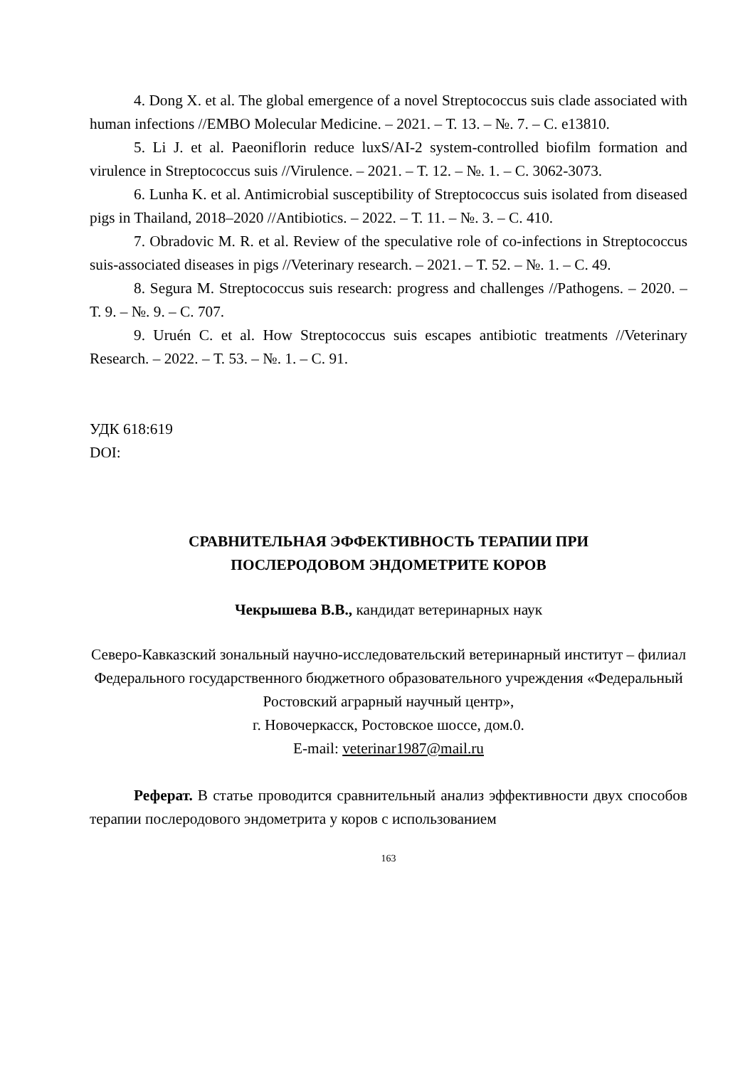4. Dong X. et al. The global emergence of a novel Streptococcus suis clade associated with human infections //EMBO Molecular Medicine. – 2021. – Т. 13. – №. 7. – С. e13810.
5. Li J. et al. Paeoniflorin reduce luxS/AI-2 system-controlled biofilm formation and virulence in Streptococcus suis //Virulence. – 2021. – Т. 12. – №. 1. – С. 3062-3073.
6. Lunha K. et al. Antimicrobial susceptibility of Streptococcus suis isolated from diseased pigs in Thailand, 2018–2020 //Antibiotics. – 2022. – Т. 11. – №. 3. – С. 410.
7. Obradovic M. R. et al. Review of the speculative role of co-infections in Streptococcus suis-associated diseases in pigs //Veterinary research. – 2021. – Т. 52. – №. 1. – С. 49.
8. Segura M. Streptococcus suis research: progress and challenges //Pathogens. – 2020. – Т. 9. – №. 9. – С. 707.
9. Uruén C. et al. How Streptococcus suis escapes antibiotic treatments //Veterinary Research. – 2022. – Т. 53. – №. 1. – С. 91.
УДК 618:619
DOI:
СРАВНИТЕЛЬНАЯ ЭФФЕКТИВНОСТЬ ТЕРАПИИ ПРИ
ПОСЛЕРОДОВОМ ЭНДОМЕТРИТЕ КОРОВ
Чекрышева В.В., кандидат ветеринарных наук
Северо-Кавказский зональный научно-исследовательский ветеринарный институт – филиал Федерального государственного бюджетного образовательного учреждения «Федеральный Ростовский аграрный научный центр»,
г. Новочеркасск, Ростовское шоссе, дом.0.
E-mail: veterinar1987@mail.ru
Реферат. В статье проводится сравнительный анализ эффективности двух способов терапии послеродового эндометрита у коров с использованием
163